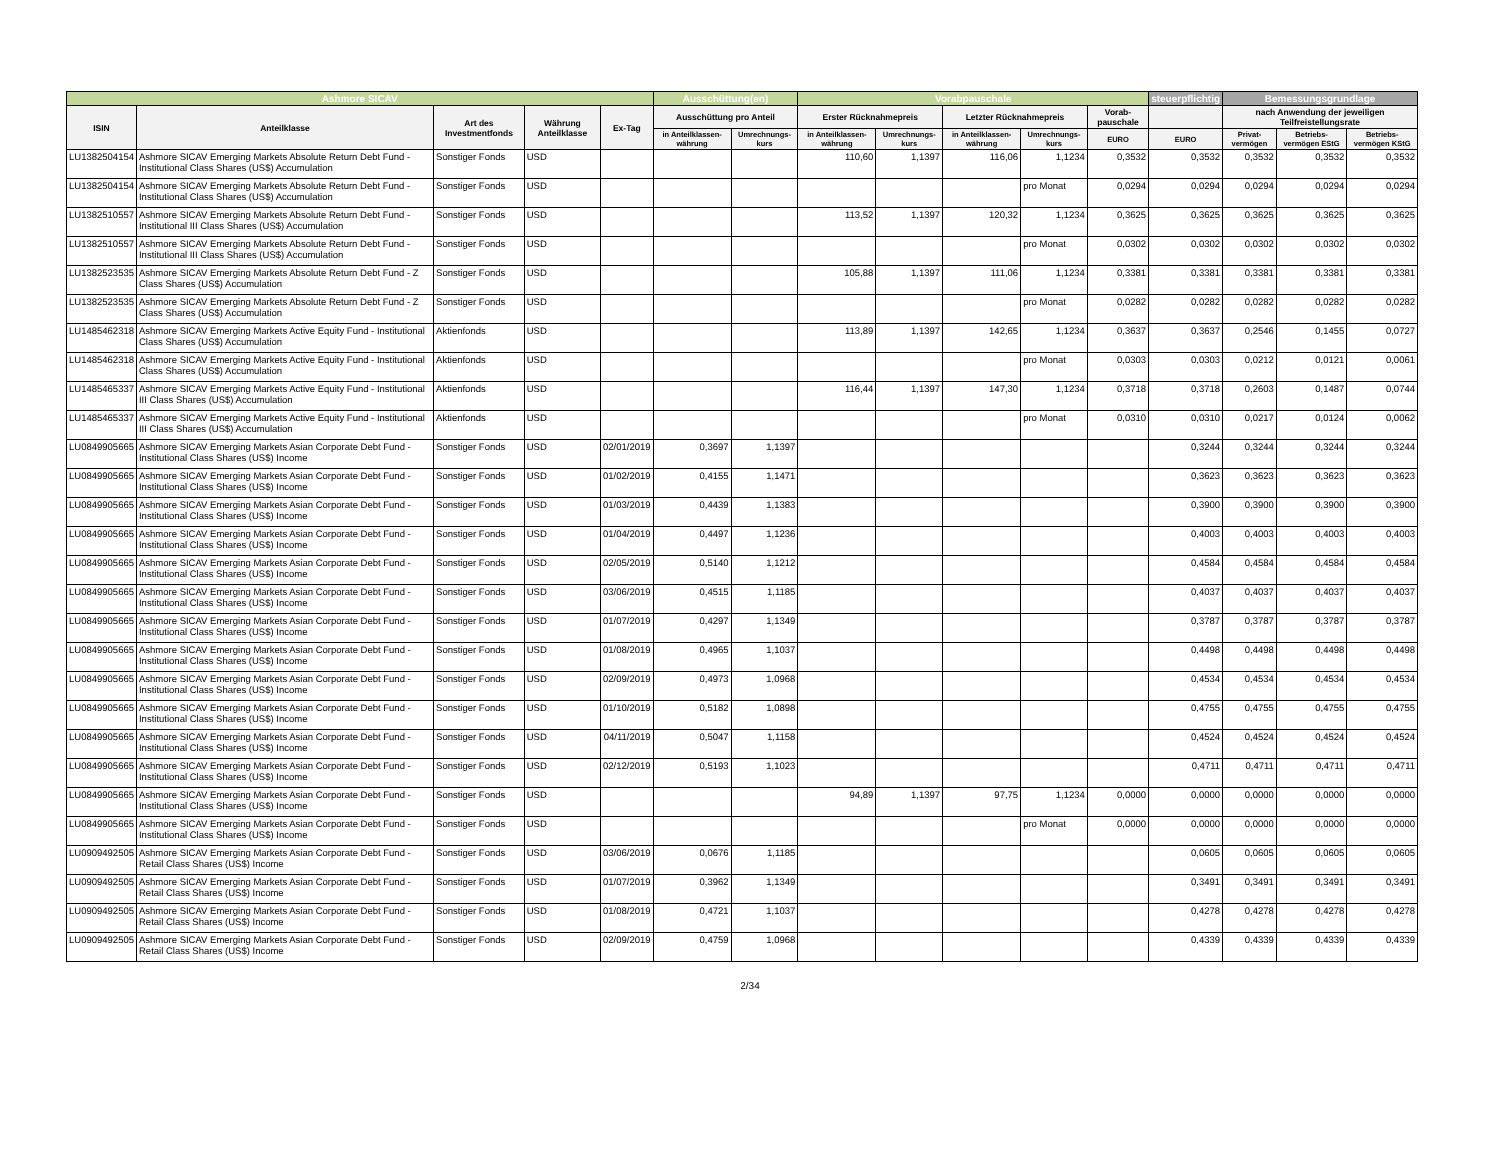| Ashmore SICAV | | | | | Ausschüttung(en) | | Vorabpauschale | | | | | steuerpflichtig | Bemessungsgrundlage | | |
| --- | --- | --- | --- | --- | --- | --- | --- | --- | --- | --- | --- | --- | --- | --- | --- |
| ISIN | Anteilklasse | Art des Investmentfonds | Währung Anteilklasse | Ex-Tag | Ausschüttung pro Anteil | | Erster Rücknahmepreis | | Letzter Rücknahmepreis | | Vorab-pauschale | | nach Anwendung der jeweiligen Teilfreistellungsrate | | |
| | | | | | in Anteilklassen-währung | Umrechnungs-kurs | in Anteilklassen-währung | Umrechnungs-kurs | in Anteilklassen-währung | Umrechnungs-kurs | EURO | EURO | Privat-vermögen | Betriebs-vermögen EStG | Betriebs-vermögen KStG |
| LU1382504154 | Ashmore SICAV Emerging Markets Absolute Return Debt Fund - Institutional Class Shares (US$) Accumulation | Sonstiger Fonds | USD | | | | 110,60 | 1,1397 | 116,06 | 1,1234 | 0,3532 | 0,3532 | 0,3532 | 0,3532 | 0,3532 |
| LU1382504154 | Ashmore SICAV Emerging Markets Absolute Return Debt Fund - Institutional Class Shares (US$) Accumulation | Sonstiger Fonds | USD | | | | | | | pro Monat | 0,0294 | 0,0294 | 0,0294 | 0,0294 | 0,0294 |
| LU1382510557 | Ashmore SICAV Emerging Markets Absolute Return Debt Fund - Institutional III Class Shares (US$) Accumulation | Sonstiger Fonds | USD | | | | 113,52 | 1,1397 | 120,32 | 1,1234 | 0,3625 | 0,3625 | 0,3625 | 0,3625 | 0,3625 |
| LU1382510557 | Ashmore SICAV Emerging Markets Absolute Return Debt Fund - Institutional III Class Shares (US$) Accumulation | Sonstiger Fonds | USD | | | | | | | pro Monat | 0,0302 | 0,0302 | 0,0302 | 0,0302 | 0,0302 |
| LU1382523535 | Ashmore SICAV Emerging Markets Absolute Return Debt Fund - Z Class Shares (US$) Accumulation | Sonstiger Fonds | USD | | | | 105,88 | 1,1397 | 111,06 | 1,1234 | 0,3381 | 0,3381 | 0,3381 | 0,3381 | 0,3381 |
| LU1382523535 | Ashmore SICAV Emerging Markets Absolute Return Debt Fund - Z Class Shares (US$) Accumulation | Sonstiger Fonds | USD | | | | | | | pro Monat | 0,0282 | 0,0282 | 0,0282 | 0,0282 | 0,0282 |
| LU1485462318 | Ashmore SICAV Emerging Markets Active Equity Fund - Institutional Class Shares (US$) Accumulation | Aktienfonds | USD | | | | 113,89 | 1,1397 | 142,65 | 1,1234 | 0,3637 | 0,3637 | 0,2546 | 0,1455 | 0,0727 |
| LU1485462318 | Ashmore SICAV Emerging Markets Active Equity Fund - Institutional Class Shares (US$) Accumulation | Aktienfonds | USD | | | | | | | pro Monat | 0,0303 | 0,0303 | 0,0212 | 0,0121 | 0,0061 |
| LU1485465337 | Ashmore SICAV Emerging Markets Active Equity Fund - Institutional III Class Shares (US$) Accumulation | Aktienfonds | USD | | | | 116,44 | 1,1397 | 147,30 | 1,1234 | 0,3718 | 0,3718 | 0,2603 | 0,1487 | 0,0744 |
| LU1485465337 | Ashmore SICAV Emerging Markets Active Equity Fund - Institutional III Class Shares (US$) Accumulation | Aktienfonds | USD | | | | | | | pro Monat | 0,0310 | 0,0310 | 0,0217 | 0,0124 | 0,0062 |
| LU0849905665 | Ashmore SICAV Emerging Markets Asian Corporate Debt Fund - Institutional Class Shares (US$) Income | Sonstiger Fonds | USD | 02/01/2019 | 0,3697 | 1,1397 | | | | | | 0,3244 | 0,3244 | 0,3244 | 0,3244 |
| LU0849905665 | Ashmore SICAV Emerging Markets Asian Corporate Debt Fund - Institutional Class Shares (US$) Income | Sonstiger Fonds | USD | 01/02/2019 | 0,4155 | 1,1471 | | | | | | 0,3623 | 0,3623 | 0,3623 | 0,3623 |
| LU0849905665 | Ashmore SICAV Emerging Markets Asian Corporate Debt Fund - Institutional Class Shares (US$) Income | Sonstiger Fonds | USD | 01/03/2019 | 0,4439 | 1,1383 | | | | | | 0,3900 | 0,3900 | 0,3900 | 0,3900 |
| LU0849905665 | Ashmore SICAV Emerging Markets Asian Corporate Debt Fund - Institutional Class Shares (US$) Income | Sonstiger Fonds | USD | 01/04/2019 | 0,4497 | 1,1236 | | | | | | 0,4003 | 0,4003 | 0,4003 | 0,4003 |
| LU0849905665 | Ashmore SICAV Emerging Markets Asian Corporate Debt Fund - Institutional Class Shares (US$) Income | Sonstiger Fonds | USD | 02/05/2019 | 0,5140 | 1,1212 | | | | | | 0,4584 | 0,4584 | 0,4584 | 0,4584 |
| LU0849905665 | Ashmore SICAV Emerging Markets Asian Corporate Debt Fund - Institutional Class Shares (US$) Income | Sonstiger Fonds | USD | 03/06/2019 | 0,4515 | 1,1185 | | | | | | 0,4037 | 0,4037 | 0,4037 | 0,4037 |
| LU0849905665 | Ashmore SICAV Emerging Markets Asian Corporate Debt Fund - Institutional Class Shares (US$) Income | Sonstiger Fonds | USD | 01/07/2019 | 0,4297 | 1,1349 | | | | | | 0,3787 | 0,3787 | 0,3787 | 0,3787 |
| LU0849905665 | Ashmore SICAV Emerging Markets Asian Corporate Debt Fund - Institutional Class Shares (US$) Income | Sonstiger Fonds | USD | 01/08/2019 | 0,4965 | 1,1037 | | | | | | 0,4498 | 0,4498 | 0,4498 | 0,4498 |
| LU0849905665 | Ashmore SICAV Emerging Markets Asian Corporate Debt Fund - Institutional Class Shares (US$) Income | Sonstiger Fonds | USD | 02/09/2019 | 0,4973 | 1,0968 | | | | | | 0,4534 | 0,4534 | 0,4534 | 0,4534 |
| LU0849905665 | Ashmore SICAV Emerging Markets Asian Corporate Debt Fund - Institutional Class Shares (US$) Income | Sonstiger Fonds | USD | 01/10/2019 | 0,5182 | 1,0898 | | | | | | 0,4755 | 0,4755 | 0,4755 | 0,4755 |
| LU0849905665 | Ashmore SICAV Emerging Markets Asian Corporate Debt Fund - Institutional Class Shares (US$) Income | Sonstiger Fonds | USD | 04/11/2019 | 0,5047 | 1,1158 | | | | | | 0,4524 | 0,4524 | 0,4524 | 0,4524 |
| LU0849905665 | Ashmore SICAV Emerging Markets Asian Corporate Debt Fund - Institutional Class Shares (US$) Income | Sonstiger Fonds | USD | 02/12/2019 | 0,5193 | 1,1023 | | | | | | 0,4711 | 0,4711 | 0,4711 | 0,4711 |
| LU0849905665 | Ashmore SICAV Emerging Markets Asian Corporate Debt Fund - Institutional Class Shares (US$) Income | Sonstiger Fonds | USD | | | | 94,89 | 1,1397 | 97,75 | 1,1234 | 0,0000 | 0,0000 | 0,0000 | 0,0000 | 0,0000 |
| LU0849905665 | Ashmore SICAV Emerging Markets Asian Corporate Debt Fund - Institutional Class Shares (US$) Income | Sonstiger Fonds | USD | | | | | | | pro Monat | 0,0000 | 0,0000 | 0,0000 | 0,0000 | 0,0000 |
| LU0909492505 | Ashmore SICAV Emerging Markets Asian Corporate Debt Fund - Retail Class Shares (US$) Income | Sonstiger Fonds | USD | 03/06/2019 | 0,0676 | 1,1185 | | | | | | 0,0605 | 0,0605 | 0,0605 | 0,0605 |
| LU0909492505 | Ashmore SICAV Emerging Markets Asian Corporate Debt Fund - Retail Class Shares (US$) Income | Sonstiger Fonds | USD | 01/07/2019 | 0,3962 | 1,1349 | | | | | | 0,3491 | 0,3491 | 0,3491 | 0,3491 |
| LU0909492505 | Ashmore SICAV Emerging Markets Asian Corporate Debt Fund - Retail Class Shares (US$) Income | Sonstiger Fonds | USD | 01/08/2019 | 0,4721 | 1,1037 | | | | | | 0,4278 | 0,4278 | 0,4278 | 0,4278 |
| LU0909492505 | Ashmore SICAV Emerging Markets Asian Corporate Debt Fund - Retail Class Shares (US$) Income | Sonstiger Fonds | USD | 02/09/2019 | 0,4759 | 1,0968 | | | | | | 0,4339 | 0,4339 | 0,4339 | 0,4339 |
2/34